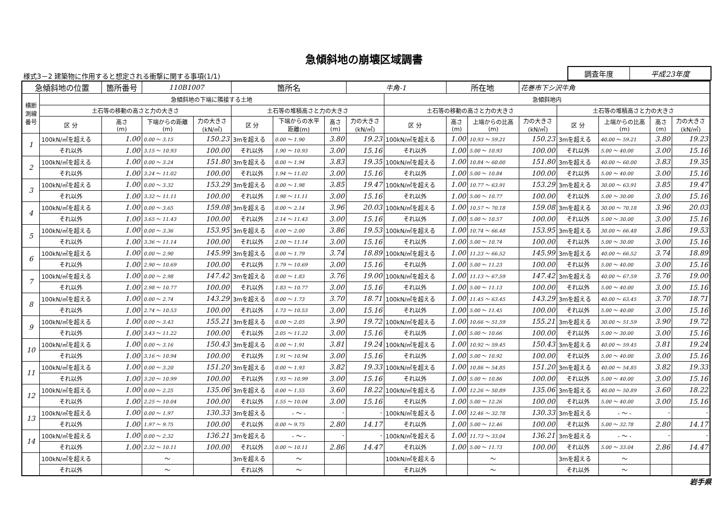急傾斜地の崩壊区域調書
様式3－2 建築物に作用すると想定される衝撃に関する事項(1/1)
| 調査年度 | 平成23年度 |
| 急傾斜地の位置 | | 箇所番号 | 110B1007 | | 箇所名 | | | 牛角-1 | | 所在地 | | 花巻市下シ沢牛角 | | | | |
| 横断 測線 番号 | 急傾斜地の下端に隣接する土地 | | | | | | | | 急傾斜地内 | | | | | | | |
| | 土石等の移動の高さと力の大きさ | | | | 土石等の堆積高さと力の大きさ | | | | 土石等の移動の高さと力の大きさ | | | | 土石等の堆積高さと力の大きさ | | | |
| | 区 分 | 高さ (m) | 下端からの距離 (m) | 力の大きさ (kN/㎡) | 区 分 | 下端からの水平 距離(m) | 高さ (m) | 力の大きさ (kN/㎡) | 区 分 | 高さ (m) | 上端からの比高 (m) | 力の大きさ (kN/㎡) | 区 分 | 上端からの比高 (m) | 高さ (m) | 力の大きさ (kN/㎡) |
| 1 | 100kN/㎡を超える | 1.00 | 0.00 ～ 3.15 | 150.23 | 3mを超える | 0.00 ～ 1.90 | 3.80 | 19.23 | 100kN/㎡を超える | 1.00 | 10.93 ～ 59.21 | 150.23 | 3mを超える | 40.00 ～ 59.21 | 3.80 | 19.23 |
| | それ以外 | 1.00 | 3.15 ～ 10.93 | 100.00 | それ以外 | 1.90 ～ 10.93 | 3.00 | 15.16 | それ以外 | 1.00 | 5.00 ～ 10.93 | 100.00 | それ以外 | 5.00 ～ 40.00 | 3.00 | 15.16 |
| 2 | 100kN/㎡を超える | 1.00 | 0.00 ～ 3.24 | 151.80 | 3mを超える | 0.00 ～ 1.94 | 3.83 | 19.35 | 100kN/㎡を超える | 1.00 | 10.84 ～ 60.00 | 151.80 | 3mを超える | 40.00 ～ 60.00 | 3.83 | 19.35 |
| | それ以外 | 1.00 | 3.24 ～ 11.02 | 100.00 | それ以外 | 1.94 ～ 11.02 | 3.00 | 15.16 | それ以外 | 1.00 | 5.00 ～ 10.84 | 100.00 | それ以外 | 5.00 ～ 40.00 | 3.00 | 15.16 |
| 3 | 100kN/㎡を超える | 1.00 | 0.00 ～ 3.32 | 153.29 | 3mを超える | 0.00 ～ 1.98 | 3.85 | 19.47 | 100kN/㎡を超える | 1.00 | 10.77 ～ 63.91 | 153.29 | 3mを超える | 30.00 ～ 63.91 | 3.85 | 19.47 |
| | それ以外 | 1.00 | 3.32 ～ 11.11 | 100.00 | それ以外 | 1.98 ～ 11.11 | 3.00 | 15.16 | それ以外 | 1.00 | 5.00 ～ 10.77 | 100.00 | それ以外 | 5.00 ～ 30.00 | 3.00 | 15.16 |
| 4 | 100kN/㎡を超える | 1.00 | 0.00 ～ 3.65 | 159.08 | 3mを超える | 0.00 ～ 2.14 | 3.96 | 20.03 | 100kN/㎡を超える | 1.00 | 10.57 ～ 70.18 | 159.08 | 3mを超える | 30.00 ～ 70.18 | 3.96 | 20.03 |
| | それ以外 | 1.00 | 3.65 ～ 11.43 | 100.00 | それ以外 | 2.14 ～ 11.43 | 3.00 | 15.16 | それ以外 | 1.00 | 5.00 ～ 10.57 | 100.00 | それ以外 | 5.00 ～ 30.00 | 3.00 | 15.16 |
| 5 | 100kN/㎡を超える | 1.00 | 0.00 ～ 3.36 | 153.95 | 3mを超える | 0.00 ～ 2.00 | 3.86 | 19.53 | 100kN/㎡を超える | 1.00 | 10.74 ～ 66.48 | 153.95 | 3mを超える | 30.00 ～ 66.48 | 3.86 | 19.53 |
| | それ以外 | 1.00 | 3.36 ～ 11.14 | 100.00 | それ以外 | 2.00 ～ 11.14 | 3.00 | 15.16 | それ以外 | 1.00 | 5.00 ～ 10.74 | 100.00 | それ以外 | 5.00 ～ 30.00 | 3.00 | 15.16 |
| 6 | 100kN/㎡を超える | 1.00 | 0.00 ～ 2.90 | 145.99 | 3mを超える | 0.00 ～ 1.79 | 3.74 | 18.89 | 100kN/㎡を超える | 1.00 | 11.23 ～ 66.52 | 145.99 | 3mを超える | 40.00 ～ 66.52 | 3.74 | 18.89 |
| | それ以外 | 1.00 | 2.90 ～ 10.69 | 100.00 | それ以外 | 1.79 ～ 10.69 | 3.00 | 15.16 | それ以外 | 1.00 | 5.00 ～ 11.23 | 100.00 | それ以外 | 5.00 ～ 40.00 | 3.00 | 15.16 |
| 7 | 100kN/㎡を超える | 1.00 | 0.00 ～ 2.98 | 147.42 | 3mを超える | 0.00 ～ 1.83 | 3.76 | 19.00 | 100kN/㎡を超える | 1.00 | 11.13 ～ 67.59 | 147.42 | 3mを超える | 40.00 ～ 67.59 | 3.76 | 19.00 |
| | それ以外 | 1.00 | 2.98 ～ 10.77 | 100.00 | それ以外 | 1.83 ～ 10.77 | 3.00 | 15.16 | それ以外 | 1.00 | 5.00 ～ 11.13 | 100.00 | それ以外 | 5.00 ～ 40.00 | 3.00 | 15.16 |
| 8 | 100kN/㎡を超える | 1.00 | 0.00 ～ 2.74 | 143.29 | 3mを超える | 0.00 ～ 1.73 | 3.70 | 18.71 | 100kN/㎡を超える | 1.00 | 11.45 ～ 63.45 | 143.29 | 3mを超える | 40.00 ～ 63.45 | 3.70 | 18.71 |
| | それ以外 | 1.00 | 2.74 ～ 10.53 | 100.00 | それ以外 | 1.73 ～ 10.53 | 3.00 | 15.16 | それ以外 | 1.00 | 5.00 ～ 11.45 | 100.00 | それ以外 | 5.00 ～ 40.00 | 3.00 | 15.16 |
| 9 | 100kN/㎡を超える | 1.00 | 0.00 ～ 3.43 | 155.21 | 3mを超える | 0.00 ～ 2.05 | 3.90 | 19.72 | 100kN/㎡を超える | 1.00 | 10.66 ～ 51.59 | 155.21 | 3mを超える | 30.00 ～ 51.59 | 3.90 | 19.72 |
| | それ以外 | 1.00 | 3.43 ～ 11.22 | 100.00 | それ以外 | 2.05 ～ 11.22 | 3.00 | 15.16 | それ以外 | 1.00 | 5.00 ～ 10.66 | 100.00 | それ以外 | 5.00 ～ 30.00 | 3.00 | 15.16 |
| 10 | 100kN/㎡を超える | 1.00 | 0.00 ～ 3.16 | 150.43 | 3mを超える | 0.00 ～ 1.91 | 3.81 | 19.24 | 100kN/㎡を超える | 1.00 | 10.92 ～ 59.45 | 150.43 | 3mを超える | 40.00 ～ 59.45 | 3.81 | 19.24 |
| | それ以外 | 1.00 | 3.16 ～ 10.94 | 100.00 | それ以外 | 1.91 ～ 10.94 | 3.00 | 15.16 | それ以外 | 1.00 | 5.00 ～ 10.92 | 100.00 | それ以外 | 5.00 ～ 40.00 | 3.00 | 15.16 |
| 11 | 100kN/㎡を超える | 1.00 | 0.00 ～ 3.20 | 151.20 | 3mを超える | 0.00 ～ 1.93 | 3.82 | 19.33 | 100kN/㎡を超える | 1.00 | 10.86 ～ 54.85 | 151.20 | 3mを超える | 40.00 ～ 54.85 | 3.82 | 19.33 |
| | それ以外 | 1.00 | 3.20 ～ 10.99 | 100.00 | それ以外 | 1.93 ～ 10.99 | 3.00 | 15.16 | それ以外 | 1.00 | 5.00 ～ 10.86 | 100.00 | それ以外 | 5.00 ～ 40.00 | 3.00 | 15.16 |
| 12 | 100kN/㎡を超える | 1.00 | 0.00 ～ 2.25 | 135.06 | 3mを超える | 0.00 ～ 1.55 | 3.60 | 18.22 | 100kN/㎡を超える | 1.00 | 12.26 ～ 50.89 | 135.06 | 3mを超える | 40.00 ～ 50.89 | 3.60 | 18.22 |
| | それ以外 | 1.00 | 2.25 ～ 10.04 | 100.00 | それ以外 | 1.55 ～ 10.04 | 3.00 | 15.16 | それ以外 | 1.00 | 5.00 ～ 12.26 | 100.00 | それ以外 | 5.00 ～ 40.00 | 3.00 | 15.16 |
| 13 | 100kN/㎡を超える | 1.00 | 0.00 ～ 1.97 | 130.33 | 3mを超える | - ～ - | - | - | 100kN/㎡を超える | 1.00 | 12.46 ～ 32.78 | 130.33 | 3mを超える | - ～ - | - | - |
| | それ以外 | 1.00 | 1.97 ～ 9.75 | 100.00 | それ以外 | 0.00 ～ 9.75 | 2.80 | 14.17 | それ以外 | 1.00 | 5.00 ～ 12.46 | 100.00 | それ以外 | 5.00 ～ 32.78 | 2.80 | 14.17 |
| 14 | 100kN/㎡を超える | 1.00 | 0.00 ～ 2.32 | 136.21 | 3mを超える | - ～ - | - | - | 100kN/㎡を超える | 1.00 | 11.73 ～ 33.04 | 136.21 | 3mを超える | - ～ - | - | - |
| | それ以外 | 1.00 | 2.32 ～ 10.11 | 100.00 | それ以外 | 0.00 ～ 10.11 | 2.86 | 14.47 | それ以外 | 1.00 | 5.00 ～ 11.73 | 100.00 | それ以外 | 5.00 ～ 33.04 | 2.86 | 14.47 |
| | 100kN/㎡を超える | | ～ | | 3mを超える | ～ | | | 100kN/㎡を超える | | ～ | | 3mを超える | ～ | | |
| | それ以外 | | ～ | | それ以外 | ～ | | | それ以外 | | ～ | | それ以外 | ～ | | |
岩手県